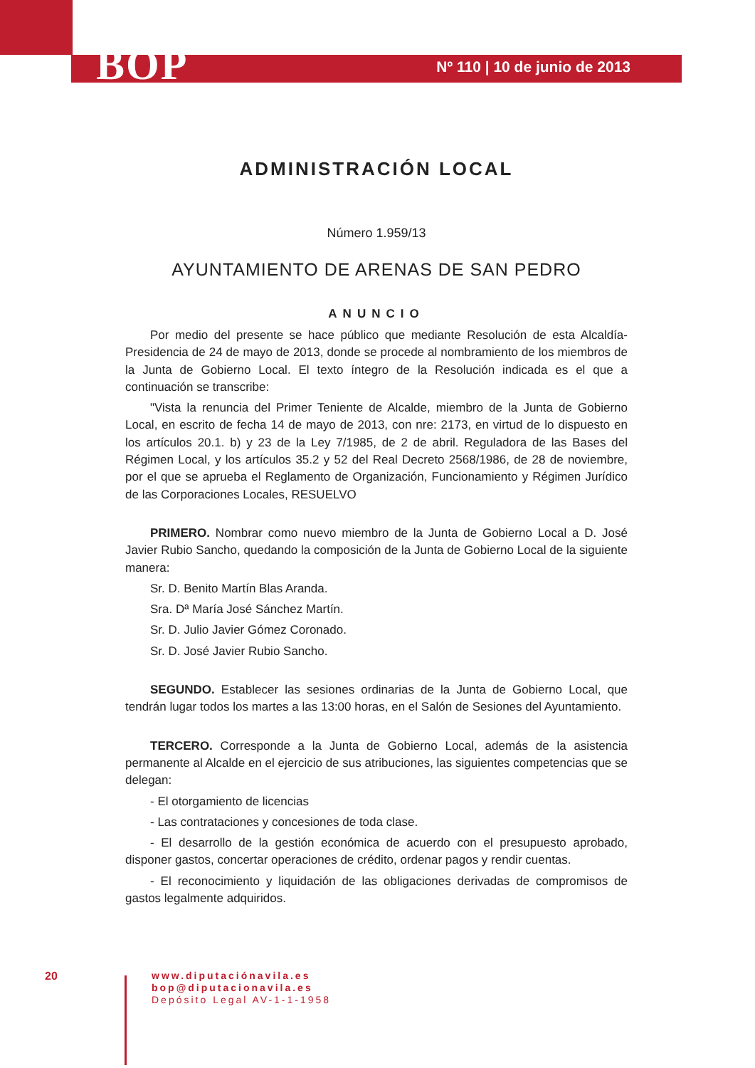BOP Nº 110 | 10 de junio de 2013
ADMINISTRACIÓN LOCAL
Número 1.959/13
AYUNTAMIENTO DE ARENAS DE SAN PEDRO
ANUNCIO
Por medio del presente se hace público que mediante Resolución de esta Alcaldía-Presidencia de 24 de mayo de 2013, donde se procede al nombramiento de los miembros de la Junta de Gobierno Local. El texto íntegro de la Resolución indicada es el que a continuación se transcribe:
"Vista la renuncia del Primer Teniente de Alcalde, miembro de la Junta de Gobierno Local, en escrito de fecha 14 de mayo de 2013, con nre: 2173, en virtud de lo dispuesto en los artículos 20.1. b) y 23 de la Ley 7/1985, de 2 de abril. Reguladora de las Bases del Régimen Local, y los artículos 35.2 y 52 del Real Decreto 2568/1986, de 28 de noviembre, por el que se aprueba el Reglamento de Organización, Funcionamiento y Régimen Jurídico de las Corporaciones Locales, RESUELVO
PRIMERO. Nombrar como nuevo miembro de la Junta de Gobierno Local a D. José Javier Rubio Sancho, quedando la composición de la Junta de Gobierno Local de la siguiente manera:
Sr. D. Benito Martín Blas Aranda.
Sra. Dª María José Sánchez Martín.
Sr. D. Julio Javier Gómez Coronado.
Sr. D. José Javier Rubio Sancho.
SEGUNDO. Establecer las sesiones ordinarias de la Junta de Gobierno Local, que tendrán lugar todos los martes a las 13:00 horas, en el Salón de Sesiones del Ayuntamiento.
TERCERO. Corresponde a la Junta de Gobierno Local, además de la asistencia permanente al Alcalde en el ejercicio de sus atribuciones, las siguientes competencias que se delegan:
- El otorgamiento de licencias
- Las contrataciones y concesiones de toda clase.
- El desarrollo de la gestión económica de acuerdo con el presupuesto aprobado, disponer gastos, concertar operaciones de crédito, ordenar pagos y rendir cuentas.
- El reconocimiento y liquidación de las obligaciones derivadas de compromisos de gastos legalmente adquiridos.
20
www.diputaciónavila.es
bop@diputacionavila.es
Depósito Legal AV-1-1-1958